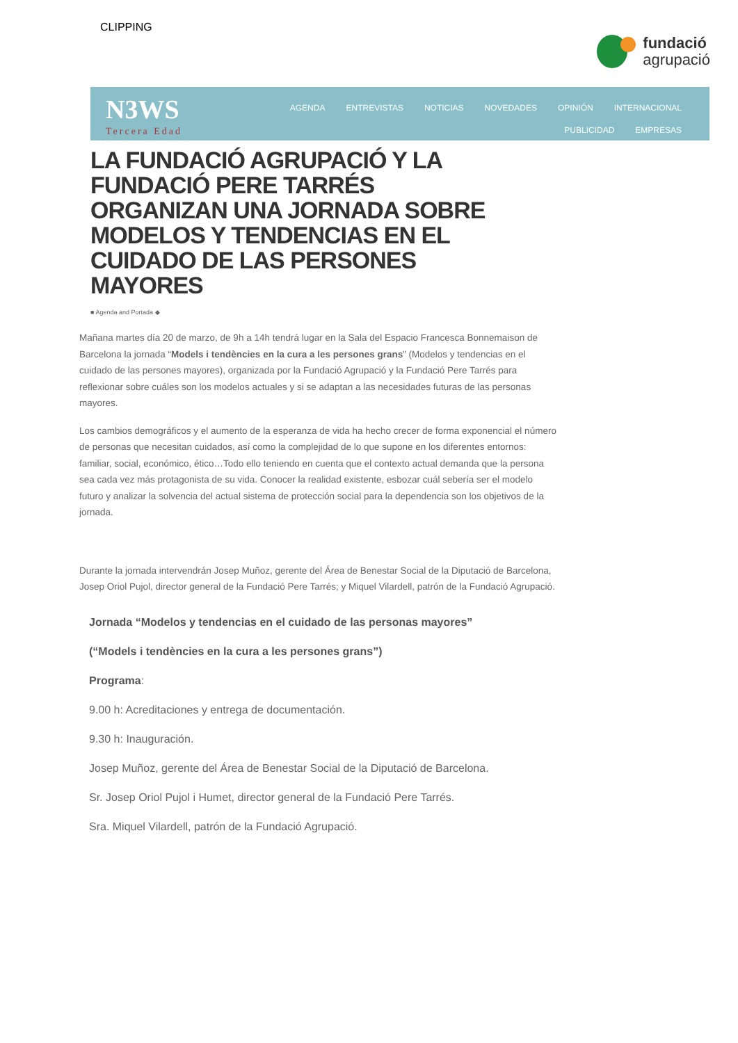CLIPPING
fundació
agrupació
N3WS
Tercera Edad
AGENDA ENTREVISTAS NOTICIAS NOVEDADES OPINIÓN INTERNACIONAL PUBLICIDAD EMPRESAS
LA FUNDACIÓ AGRUPACIÓ Y LA FUNDACIÓ PERE TARRÉS ORGANIZAN UNA JORNADA SOBRE MODELOS Y TENDENCIAS EN EL CUIDADO DE LAS PERSONES MAYORES
■ Agenda and Portada ◆
Mañana martes día 20 de marzo, de 9h a 14h tendrá lugar en la Sala del Espacio Francesca Bonnemaison de Barcelona la jornada “Models i tendències en la cura a les persones grans” (Modelos y tendencias en el cuidado de las persones mayores), organizada por la Fundació Agrupació y la Fundació Pere Tarrés para reflexionar sobre cuáles son los modelos actuales y si se adaptan a las necesidades futuras de las personas mayores.
Los cambios demográficos y el aumento de la esperanza de vida ha hecho crecer de forma exponencial el número de personas que necesitan cuidados, así como la complejidad de lo que supone en los diferentes entornos: familiar, social, económico, ético…Todo ello teniendo en cuenta que el contexto actual demanda que la persona sea cada vez más protagonista de su vida. Conocer la realidad existente, esbozar cuál sebería ser el modelo futuro y analizar la solvencia del actual sistema de protección social para la dependencia son los objetivos de la jornada.
Durante la jornada intervendrán Josep Muñoz, gerente del Área de Benestar Social de la Diputació de Barcelona, Josep Oriol Pujol, director general de la Fundació Pere Tarrés; y Miquel Vilardell, patrón de la Fundació Agrupació.
Jornada “Modelos y tendencias en el cuidado de las personas mayores”
(“Models i tendències en la cura a les persones grans”)
Programa:
9.00 h: Acreditaciones y entrega de documentación.
9.30 h: Inauguración.
Josep Muñoz, gerente del Área de Benestar Social de la Diputació de Barcelona.
Sr. Josep Oriol Pujol i Humet, director general de la Fundació Pere Tarrés.
Sra. Miquel Vilardell, patrón de la Fundació Agrupació.